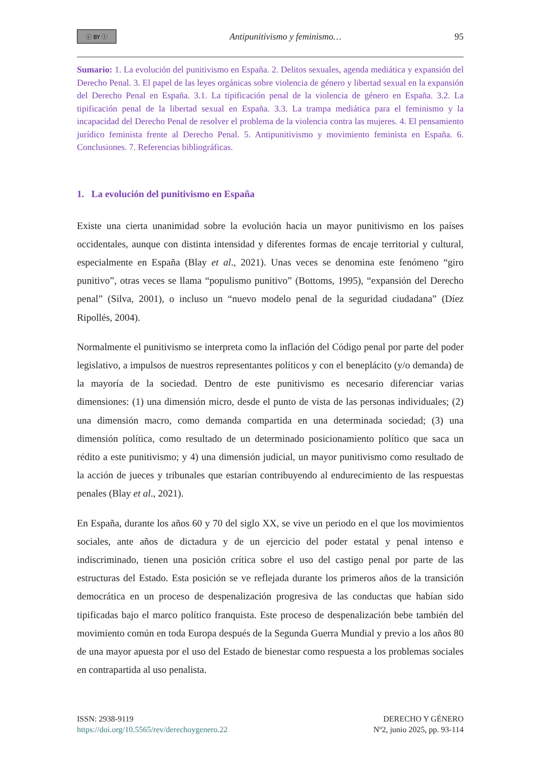ⓒ BY ⓘ
Antipunitivismo y feminismo… 95
Sumario: 1. La evolución del punitivismo en España. 2. Delitos sexuales, agenda mediática y expansión del Derecho Penal. 3. El papel de las leyes orgánicas sobre violencia de género y libertad sexual en la expansión del Derecho Penal en España. 3.1. La tipificación penal de la violencia de género en España. 3.2. La tipificación penal de la libertad sexual en España. 3.3. La trampa mediática para el feminismo y la incapacidad del Derecho Penal de resolver el problema de la violencia contra las mujeres. 4. El pensamiento jurídico feminista frente al Derecho Penal. 5. Antipunitivismo y movimiento feminista en España. 6. Conclusiones. 7. Referencias bibliográficas.
1. La evolución del punitivismo en España
Existe una cierta unanimidad sobre la evolución hacia un mayor punitivismo en los países occidentales, aunque con distinta intensidad y diferentes formas de encaje territorial y cultural, especialmente en España (Blay et al., 2021). Unas veces se denomina este fenómeno “giro punitivo”, otras veces se llama “populismo punitivo” (Bottoms, 1995), “expansión del Derecho penal” (Silva, 2001), o incluso un “nuevo modelo penal de la seguridad ciudadana” (Díez Ripollés, 2004).
Normalmente el punitivismo se interpreta como la inflación del Código penal por parte del poder legislativo, a impulsos de nuestros representantes políticos y con el beneplácito (y/o demanda) de la mayoría de la sociedad. Dentro de este punitivismo es necesario diferenciar varias dimensiones: (1) una dimensión micro, desde el punto de vista de las personas individuales; (2) una dimensión macro, como demanda compartida en una determinada sociedad; (3) una dimensión política, como resultado de un determinado posicionamiento político que saca un rédito a este punitivismo; y 4) una dimensión judicial, un mayor punitivismo como resultado de la acción de jueces y tribunales que estarían contribuyendo al endurecimiento de las respuestas penales (Blay et al., 2021).
En España, durante los años 60 y 70 del siglo XX, se vive un periodo en el que los movimientos sociales, ante años de dictadura y de un ejercicio del poder estatal y penal intenso e indiscriminado, tienen una posición crítica sobre el uso del castigo penal por parte de las estructuras del Estado. Esta posición se ve reflejada durante los primeros años de la transición democrática en un proceso de despenalización progresiva de las conductas que habían sido tipificadas bajo el marco político franquista. Este proceso de despenalización bebe también del movimiento común en toda Europa después de la Segunda Guerra Mundial y previo a los años 80 de una mayor apuesta por el uso del Estado de bienestar como respuesta a los problemas sociales en contrapartida al uso penalista.
ISSN: 2938-9119
https://doi.org/10.5565/rev/derechoygenero.22
DERECHO Y GÉNERO
Nº2, junio 2025, pp. 93-114